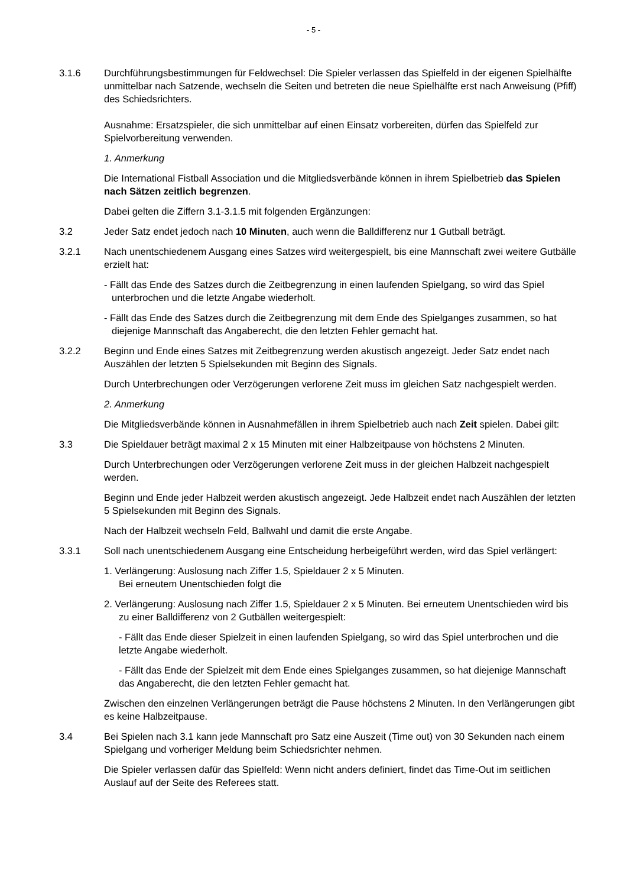- 5 -
3.1.6 Durchführungsbestimmungen für Feldwechsel: Die Spieler verlassen das Spielfeld in der eigenen Spielhälfte unmittelbar nach Satzende, wechseln die Seiten und betreten die neue Spielhälfte erst nach Anweisung (Pfiff) des Schiedsrichters.
Ausnahme: Ersatzspieler, die sich unmittelbar auf einen Einsatz vorbereiten, dürfen das Spielfeld zur Spielvorbereitung verwenden.
1. Anmerkung
Die International Fistball Association und die Mitgliedsverbände können in ihrem Spielbetrieb das Spielen nach Sätzen zeitlich begrenzen.
Dabei gelten die Ziffern 3.1-3.1.5 mit folgenden Ergänzungen:
3.2 Jeder Satz endet jedoch nach 10 Minuten, auch wenn die Balldifferenz nur 1 Gutball beträgt.
3.2.1 Nach unentschiedenem Ausgang eines Satzes wird weitergespielt, bis eine Mannschaft zwei weitere Gutbälle erzielt hat:
- Fällt das Ende des Satzes durch die Zeitbegrenzung in einen laufenden Spielgang, so wird das Spiel unterbrochen und die letzte Angabe wiederholt.
- Fällt das Ende des Satzes durch die Zeitbegrenzung mit dem Ende des Spielganges zusammen, so hat diejenige Mannschaft das Angaberecht, die den letzten Fehler gemacht hat.
3.2.2 Beginn und Ende eines Satzes mit Zeitbegrenzung werden akustisch angezeigt. Jeder Satz endet nach Auszählen der letzten 5 Spielsekunden mit Beginn des Signals.
Durch Unterbrechungen oder Verzögerungen verlorene Zeit muss im gleichen Satz nachgespielt werden.
2. Anmerkung
Die Mitgliedsverbände können in Ausnahmefällen in ihrem Spielbetrieb auch nach Zeit spielen. Dabei gilt:
3.3 Die Spieldauer beträgt maximal 2 x 15 Minuten mit einer Halbzeitpause von höchstens 2 Minuten.
Durch Unterbrechungen oder Verzögerungen verlorene Zeit muss in der gleichen Halbzeit nachgespielt werden.
Beginn und Ende jeder Halbzeit werden akustisch angezeigt. Jede Halbzeit endet nach Auszählen der letzten 5 Spielsekunden mit Beginn des Signals.
Nach der Halbzeit wechseln Feld, Ballwahl und damit die erste Angabe.
3.3.1 Soll nach unentschiedenem Ausgang eine Entscheidung herbeigeführt werden, wird das Spiel verlängert:
1. Verlängerung: Auslosung nach Ziffer 1.5, Spieldauer 2 x 5 Minuten.
Bei erneutem Unentschieden folgt die
2. Verlängerung: Auslosung nach Ziffer 1.5, Spieldauer 2 x 5 Minuten. Bei erneutem Unentschieden wird bis zu einer Balldifferenz von 2 Gutbällen weitergespielt:
- Fällt das Ende dieser Spielzeit in einen laufenden Spielgang, so wird das Spiel unterbrochen und die letzte Angabe wiederholt.
- Fällt das Ende der Spielzeit mit dem Ende eines Spielganges zusammen, so hat diejenige Mannschaft das Angaberecht, die den letzten Fehler gemacht hat.
Zwischen den einzelnen Verlängerungen beträgt die Pause höchstens 2 Minuten. In den Verlängerungen gibt es keine Halbzeitpause.
3.4 Bei Spielen nach 3.1 kann jede Mannschaft pro Satz eine Auszeit (Time out) von 30 Sekunden nach einem Spielgang und vorheriger Meldung beim Schiedsrichter nehmen.
Die Spieler verlassen dafür das Spielfeld: Wenn nicht anders definiert, findet das Time-Out im seitlichen Auslauf auf der Seite des Referees statt.